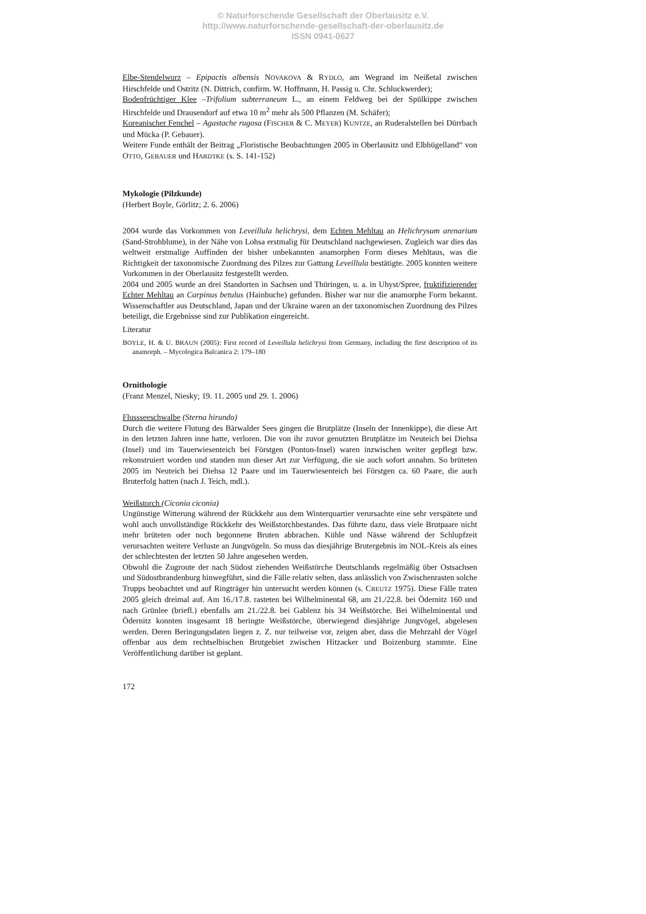© Naturforschende Gesellschaft der Oberlausitz e.V.
http://www.naturforschende-gesellschaft-der-oberlausitz.de
ISSN 0941-0627
Elbe-Stendelwurz – Epipactis albensis NOVAKOVA & RYDLO, am Wegrand im Neißetal zwischen Hirschfelde und Ostritz (N. Dittrich, confirm. W. Hoffmann, H. Passig u. Chr. Schluckwerder);
Bodenfrüchtiger Klee –Trifolium subterraneum L., an einem Feldweg bei der Spülkippe zwischen Hirschfelde und Drausendorf auf etwa 10 m<sup>2</sup> mehr als 500 Pflanzen (M. Schäfer);
Koreanischer Fenchel – Agastache rugosa (FISCHER & C. MEYER) KUNTZE, an Ruderalstellen bei Dürrbach und Mücka (P. Gebauer).
Weitere Funde enthält der Beitrag „Floristische Beobachtungen 2005 in Oberlausitz und Elbhügelland“ von OTTO, GEBAUER und HARDTKE (s. S. 141-152)
Mykologie (Pilzkunde)
(Herbert Boyle, Görlitz; 2. 6. 2006)
2004 wurde das Vorkommen von Leveillula helichrysi, dem Echten Mehltau an Helichrysum arenarium (Sand-Strohblume), in der Nähe von Lohsa erstmalig für Deutschland nachgewiesen. Zugleich war dies das weltweit erstmalige Auffinden der bisher unbekannten anamorphen Form dieses Mehltaus, was die Richtigkeit der taxonomische Zuordnung des Pilzes zur Gattung Leveillula bestätigte. 2005 konnten weitere Vorkommen in der Oberlausitz festgestellt werden.
2004 und 2005 wurde an drei Standorten in Sachsen und Thüringen, u. a. in Uhyst/Spree, fruktifizierender Echter Mehltau an Carpinus betulus (Hainbuche) gefunden. Bisher war nur die anamorphe Form bekannt. Wissenschaftler aus Deutschland, Japan und der Ukraine waren an der taxonomischen Zuordnung des Pilzes beteiligt, die Ergebnisse sind zur Publikation eingereicht.
Literatur
BOYLE, H. & U. BRAUN (2005): First record of Leveillula helichrysi from Germany, including the first description of its anamorph. – Mycologica Balcanica 2: 179–180
Ornithologie
(Franz Menzel, Niesky; 19. 11. 2005 und 29. 1. 2006)
Flussseeschwalbe (Sterna hirundo)
Durch die weitere Flutung des Bärwalder Sees gingen die Brutplätze (Inseln der Innenkippe), die diese Art in den letzten Jahren inne hatte, verloren. Die von ihr zuvor genutzten Brutplätze im Neuteich bei Diehsa (Insel) und im Tauerwiesenteich bei Förstgen (Ponton-Insel) waren inzwischen weiter gepflegt bzw. rekonstruiert worden und standen nun dieser Art zur Verfügung, die sie auch sofort annahm. So brüteten 2005 im Neuteich bei Diehsa 12 Paare und im Tauerwiesenteich bei Förstgen ca. 60 Paare, die auch Bruterfolg hatten (nach J. Teich, mdl.).
Weißstorch (Ciconia ciconia)
Ungünstige Witterung während der Rückkehr aus dem Winterquartier verursachte eine sehr verspätete und wohl auch unvollständige Rückkehr des Weißstorchbestandes. Das führte dazu, dass viele Brutpaare nicht mehr brüteten oder noch begonnene Bruten abbrachen. Kühle und Nässe während der Schlupfzeit verursachten weitere Verluste an Jungvögeln. So muss das diesjährige Brutergebnis im NOL-Kreis als eines der schlechtesten der letzten 50 Jahre angesehen werden.
Obwohl die Zugroute der nach Südost ziehenden Weißstörche Deutschlands regelmäßig über Ostsachsen und Südostbrandenburg hinwegführt, sind die Fälle relativ selten, dass anlässlich von Zwischenrasten solche Trupps beobachtet und auf Ringträger hin untersucht werden können (s. CREUTZ 1975). Diese Fälle traten 2005 gleich dreimal auf. Am 16./17.8. rasteten bei Wilhelminental 68, am 21./22.8. bei Ödernitz 160 und nach Grünlee (briefl.) ebenfalls am 21./22.8. bei Gablenz bis 34 Weißstörche. Bei Wilhelminental und Ödernitz konnten insgesamt 18 beringte Weißstörche, überwiegend diesjährige Jungvögel, abgelesen werden. Deren Beringungsdaten liegen z. Z. nur teilweise vor, zeigen aber, dass die Mehrzahl der Vögel offenbar aus dem rechtselbischen Brutgebiet zwischen Hitzacker und Boizenburg stammte. Eine Veröffentlichung darüber ist geplant.
172